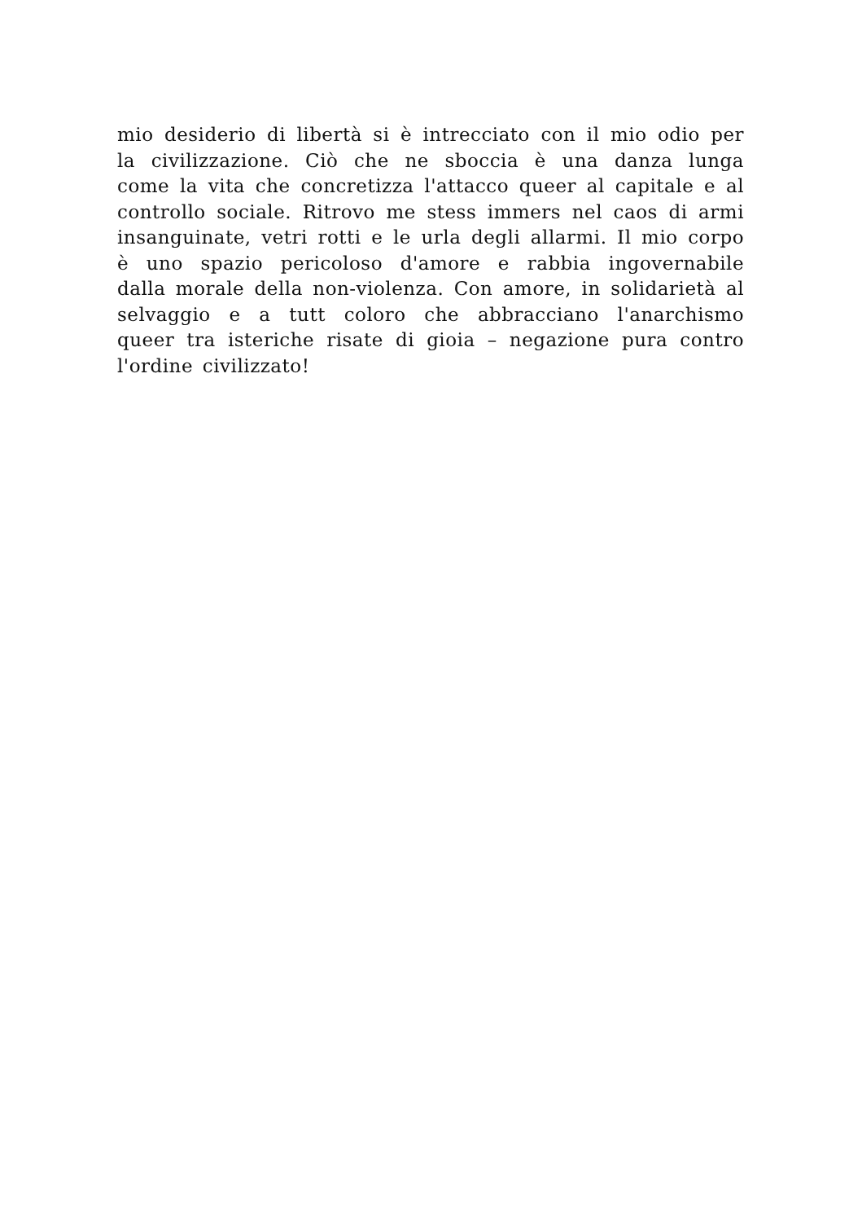mio desiderio di libertà si è intrecciato con il mio odio per la civilizzazione. Ciò che ne sboccia è una danza lunga come la vita che concretizza l'attacco queer al capitale e al controllo sociale. Ritrovo me stess immers nel caos di armi insanguinate, vetri rotti e le urla degli allarmi. Il mio corpo è uno spazio pericoloso d'amore e rabbia ingovernabile dalla morale della non-violenza. Con amore, in solidarietà al selvaggio e a tutt coloro che abbracciano l'anarchismo queer tra isteriche risate di gioia – negazione pura contro l'ordine civilizzato!